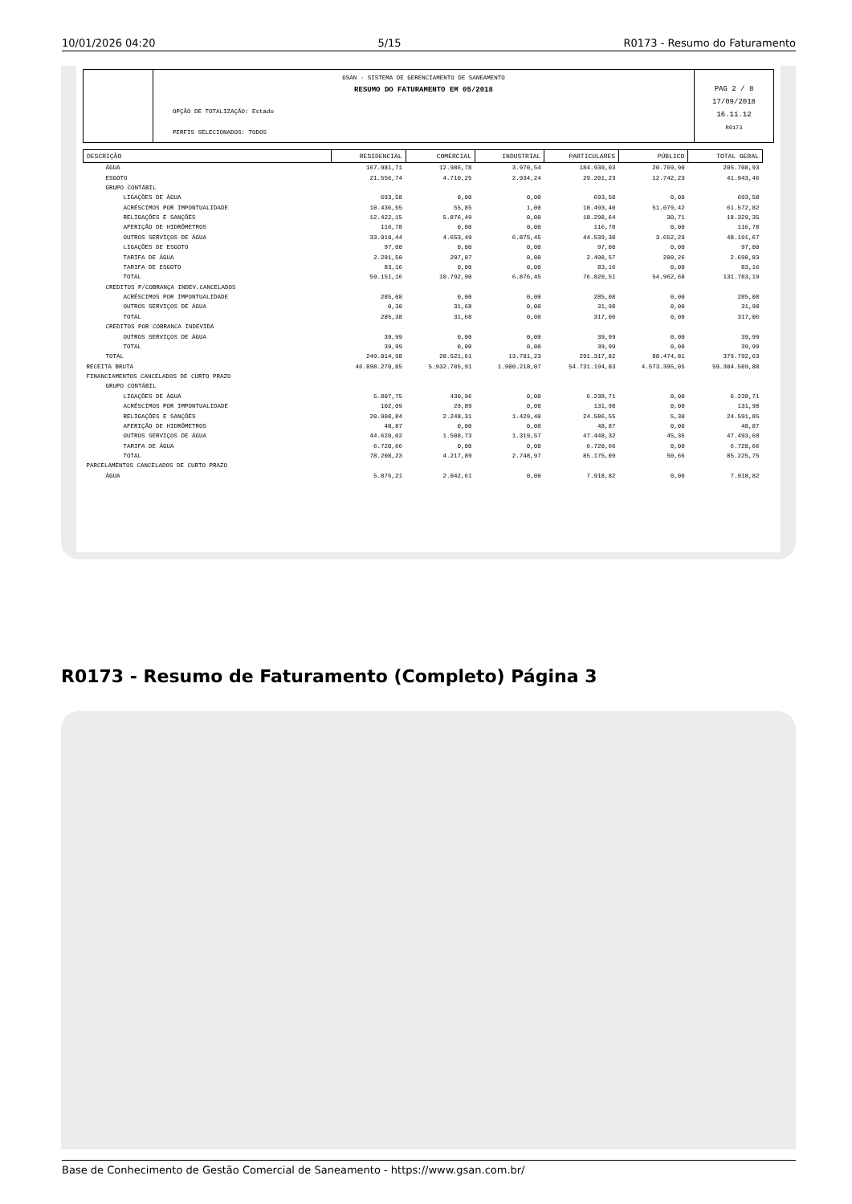10/01/2026 04:20 5/15 R0173 - Resumo do Faturamento
GSAN - SISTEMA DE GERENCIAMENTO DE SANEAMENTO
RESUMO DO FATURAMENTO EM 05/2018
OPÇÃO DE TOTALIZAÇÃO: Estado
PERFIS SELECIONADOS: TODOS
PAG 2 / 8
17/09/2018
16.11.12
R0173
| DESCRIÇÃO | RESIDENCIAL | COMERCIAL | INDUSTRIAL | PARTICULARES | PÚBLICO | TOTAL GERAL |
| --- | --- | --- | --- | --- | --- | --- |
| ÁGUA | 167.981,71 | 12.986,78 | 3.970,54 | 184.939,03 | 20.769,90 | 205.708,93 |
| ESGOTO | 21.556,74 | 4.710,25 | 2.934,24 | 29.201,23 | 12.742,23 | 41.943,46 |
| GRUPO CONTÁBIL | | | | | | |
| LIGAÇÕES DE ÁGUA | 693,58 | 0,00 | 0,00 | 693,58 | 0,00 | 693,58 |
| ACRÉSCIMOS POR IMPONTUALIDADE | 10.436,55 | 55,85 | 1,00 | 10.493,40 | 51.079,42 | 61.572,82 |
| RELIGAÇÕES E SANÇÕES | 12.422,15 | 5.876,49 | 0,00 | 18.298,64 | 30,71 | 18.329,35 |
| AFERIÇÃO DE HIDRÔMETROS | 116,78 | 0,00 | 0,00 | 116,78 | 0,00 | 116,78 |
| OUTROS SERVIÇOS DE ÁGUA | 33.010,44 | 4.653,49 | 6.875,45 | 44.539,38 | 3.652,29 | 48.191,67 |
| LIGAÇÕES DE ESGOTO | 97,00 | 0,00 | 0,00 | 97,00 | 0,00 | 97,00 |
| TARIFA DE ÁGUA | 2.291,50 | 207,07 | 0,00 | 2.498,57 | 200,26 | 2.698,83 |
| TARIFA DE ESGOTO | 83,16 | 0,00 | 0,00 | 83,16 | 0,00 | 83,16 |
| TOTAL | 59.151,16 | 10.792,90 | 6.876,45 | 76.820,51 | 54.962,68 | 131.783,19 |
| CREDITOS P/COBRANÇA INDEV.CANCELADOS | | | | | | |
| ACRÉSCIMOS POR IMPONTUALIDADE | 285,08 | 0,00 | 0,00 | 285,08 | 0,00 | 285,08 |
| OUTROS SERVIÇOS DE ÁGUA | 0,30 | 31,68 | 0,00 | 31,98 | 0,00 | 31,98 |
| TOTAL | 285,38 | 31,68 | 0,00 | 317,06 | 0,00 | 317,06 |
| CREDITOS POR COBRANCA INDEVIDA | | | | | | |
| OUTROS SERVIÇOS DE ÁGUA | 39,99 | 0,00 | 0,00 | 39,99 | 0,00 | 39,99 |
| TOTAL | 39,99 | 0,00 | 0,00 | 39,99 | 0,00 | 39,99 |
| TOTAL | 249.014,98 | 28.521,61 | 13.781,23 | 291.317,82 | 88.474,81 | 379.792,63 |
| RECEITA BRUTA | 46.898.270,85 | 5.932.705,91 | 1.900.218,07 | 54.731.194,83 | 4.573.395,05 | 59.304.589,88 |
| FINANCIAMENTOS CANCELADOS DE CURTO PRAZO | | | | | | |
| GRUPO CONTÁBIL | | | | | | |
| LIGAÇÕES DE ÁGUA | 5.807,75 | 430,96 | 0,00 | 6.238,71 | 0,00 | 6.238,71 |
| ACRÉSCIMOS POR IMPONTUALIDADE | 102,09 | 29,89 | 0,00 | 131,98 | 0,00 | 131,98 |
| RELIGAÇÕES E SANÇÕES | 20.908,84 | 2.248,31 | 1.429,40 | 24.586,55 | 5,30 | 24.591,85 |
| AFERIÇÃO DE HIDRÔMETROS | 48,87 | 0,00 | 0,00 | 48,87 | 0,00 | 48,87 |
| OUTROS SERVIÇOS DE ÁGUA | 44.620,02 | 1.508,73 | 1.319,57 | 47.448,32 | 45,36 | 47.493,68 |
| TARIFA DE ÁGUA | 6.720,66 | 0,00 | 0,00 | 6.720,66 | 0,00 | 6.720,66 |
| TOTAL | 78.208,23 | 4.217,89 | 2.748,97 | 85.175,09 | 50,66 | 85.225,75 |
| PARCELAMENTOS CANCELADOS DE CURTO PRAZO | | | | | | |
| ÁGUA | 5.876,21 | 2.042,61 | 0,00 | 7.918,82 | 0,00 | 7.918,82 |
R0173 - Resumo de Faturamento (Completo) Página 3
Base de Conhecimento de Gestão Comercial de Saneamento - https://www.gsan.com.br/